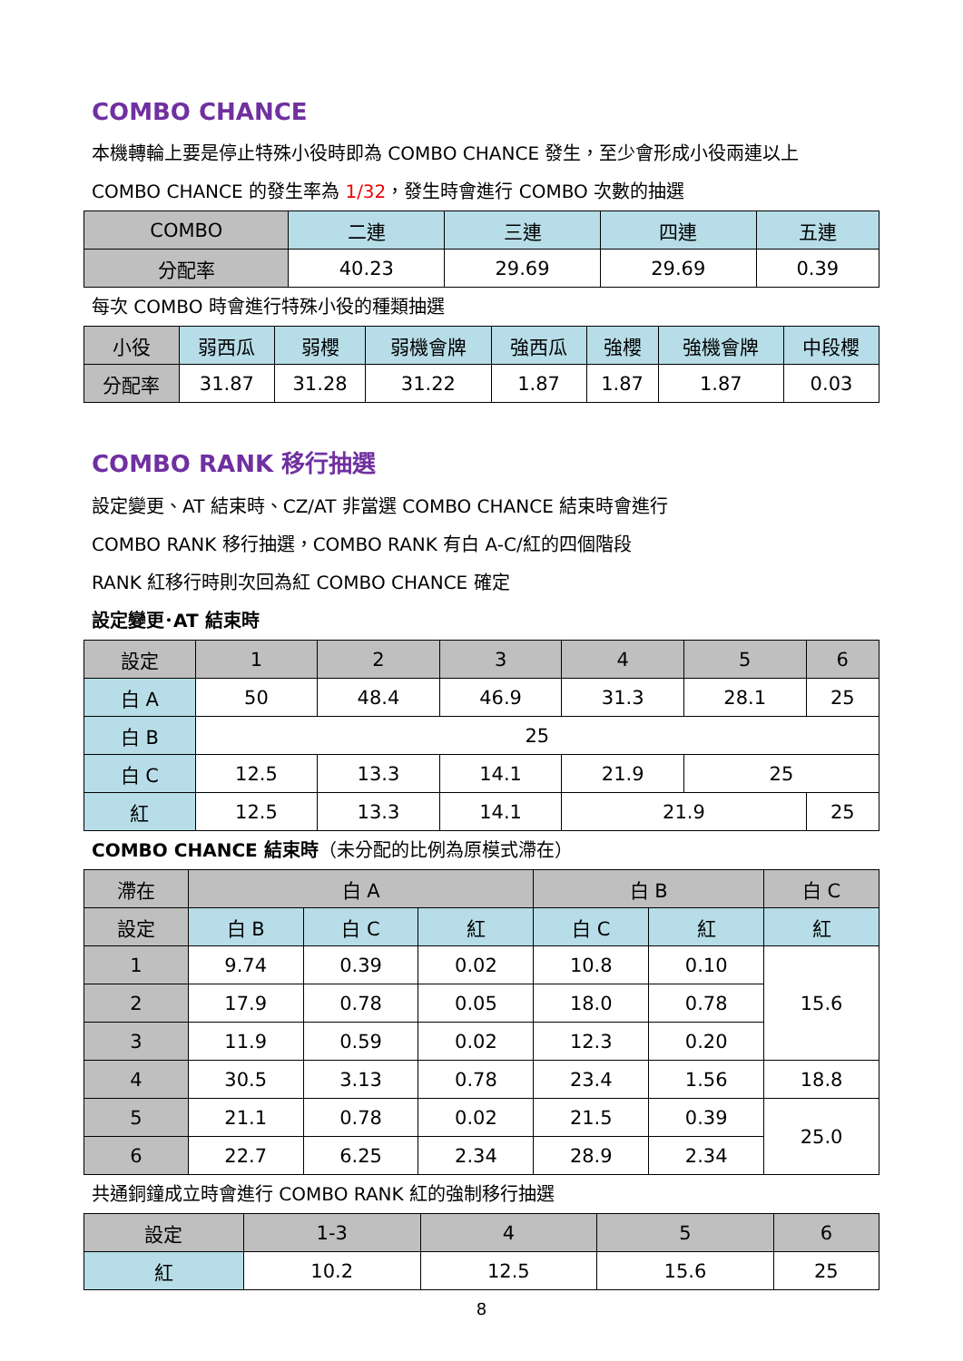COMBO CHANCE
本機轉輪上要是停止特殊小役時即為 COMBO CHANCE 發生，至少會形成小役兩連以上
COMBO CHANCE 的發生率為 1/32，發生時會進行 COMBO 次數的抽選
| COMBO | 二連 | 三連 | 四連 | 五連 |
| --- | --- | --- | --- | --- |
| 分配率 | 40.23 | 29.69 | 29.69 | 0.39 |
每次 COMBO 時會進行特殊小役的種類抽選
| 小役 | 弱西瓜 | 弱櫻 | 弱機會牌 | 強西瓜 | 強櫻 | 強機會牌 | 中段櫻 |
| --- | --- | --- | --- | --- | --- | --- | --- |
| 分配率 | 31.87 | 31.28 | 31.22 | 1.87 | 1.87 | 1.87 | 0.03 |
COMBO RANK 移行抽選
設定變更、AT 結束時、CZ/AT 非當選 COMBO CHANCE 結束時會進行
COMBO RANK 移行抽選，COMBO RANK 有白 A-C/紅的四個階段
RANK 紅移行時則次回為紅 COMBO CHANCE 確定
設定變更･AT 結束時
| 設定 | 1 | 2 | 3 | 4 | 5 | 6 |
| --- | --- | --- | --- | --- | --- | --- |
| 白 A | 50 | 48.4 | 46.9 | 31.3 | 28.1 | 25 |
| 白 B | 25 | | | | | |
| 白 C | 12.5 | 13.3 | 14.1 | 21.9 | 25 | |
| 紅 | 12.5 | 13.3 | 14.1 | 21.9 | | 25 |
COMBO CHANCE 結束時（未分配的比例為原模式滯在）
| 滯在 | 白 A | | | 白 B | | 白 C |
| --- | --- | --- | --- | --- | --- | --- |
| 設定 | 白 B | 白 C | 紅 | 白 C | 紅 | 紅 |
| 1 | 9.74 | 0.39 | 0.02 | 10.8 | 0.10 | 15.6 |
| 2 | 17.9 | 0.78 | 0.05 | 18.0 | 0.78 | |
| 3 | 11.9 | 0.59 | 0.02 | 12.3 | 0.20 | |
| 4 | 30.5 | 3.13 | 0.78 | 23.4 | 1.56 | 18.8 |
| 5 | 21.1 | 0.78 | 0.02 | 21.5 | 0.39 | 25.0 |
| 6 | 22.7 | 6.25 | 2.34 | 28.9 | 2.34 | |
共通銅鐘成立時會進行 COMBO RANK 紅的強制移行抽選
| 設定 | 1-3 | 4 | 5 | 6 |
| --- | --- | --- | --- | --- |
| 紅 | 10.2 | 12.5 | 15.6 | 25 |
8